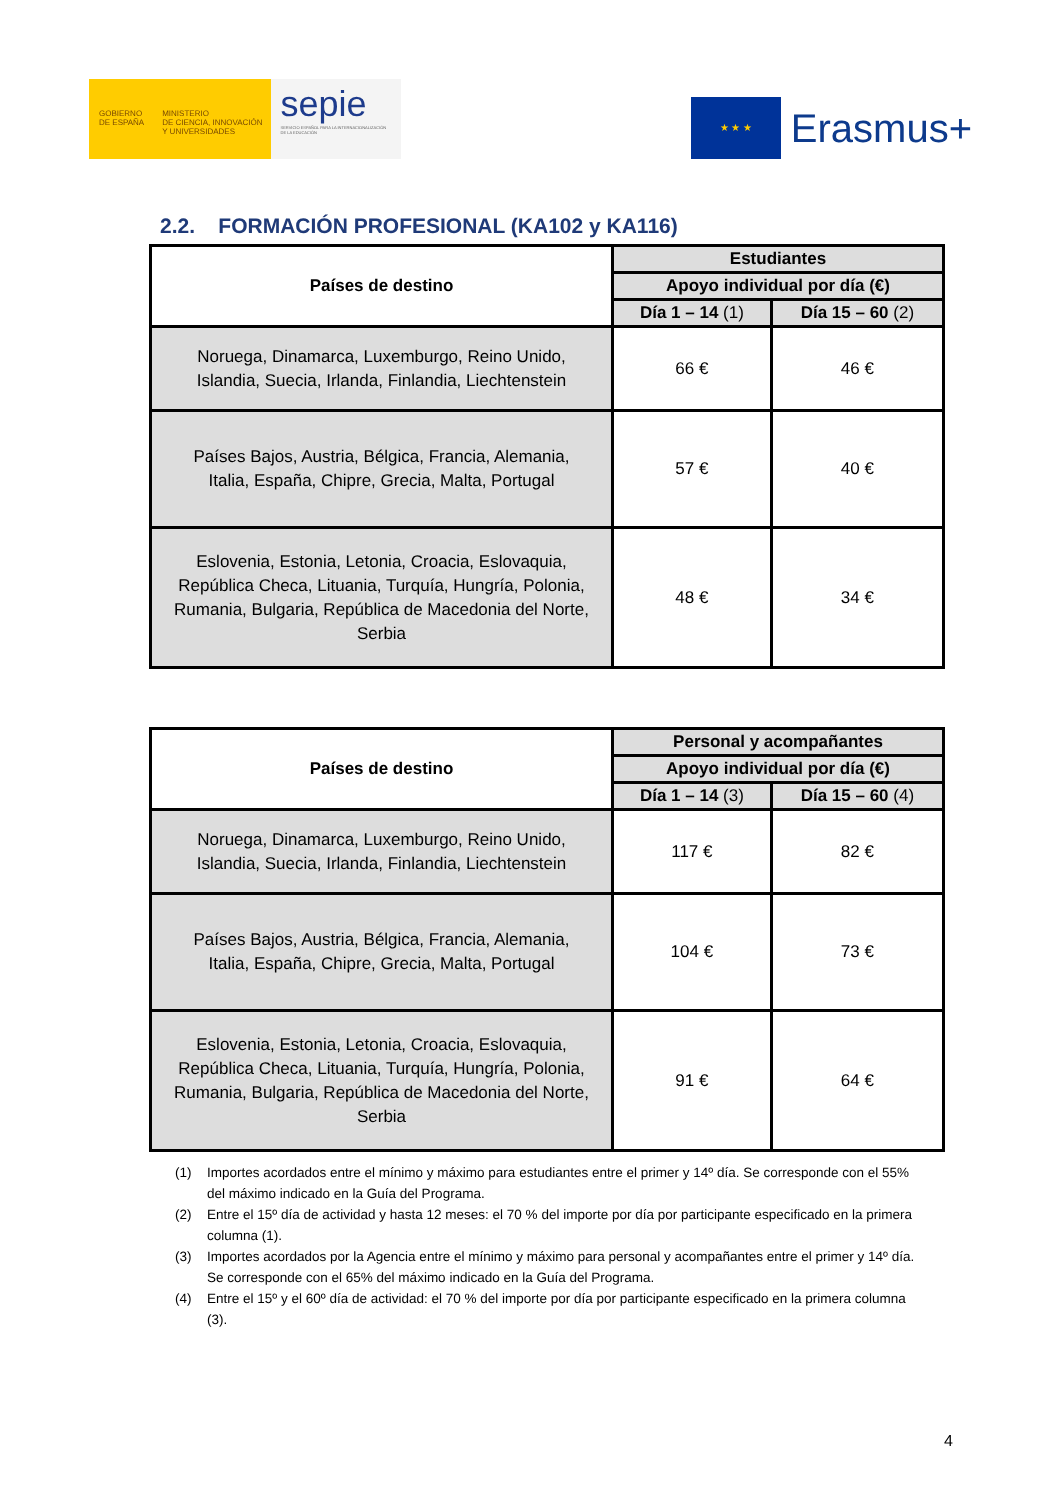GOBIERNO
DE ESPAÑA
MINISTERIO
DE CIENCIA, INNOVACIÓN
Y UNIVERSIDADES
sepie
SERVICIO ESPAÑOL PARA LA INTERNACIONALIZACIÓN DE LA EDUCACIÓN
★ ★ ★
Erasmus+
2.2. FORMACIÓN PROFESIONAL (KA102 y KA116)
| Países de destino | Estudiantes | |
| --- | --- | --- |
| | Apoyo individual por día (€) | |
| | Día 1 – 14 (1) | Día 15 – 60 (2) |
| Noruega, Dinamarca, Luxemburgo, Reino Unido, Islandia, Suecia, Irlanda, Finlandia, Liechtenstein | 66 € | 46 € |
| Países Bajos, Austria, Bélgica, Francia, Alemania, Italia, España, Chipre, Grecia, Malta, Portugal | 57 € | 40 € |
| Eslovenia, Estonia, Letonia, Croacia, Eslovaquia, República Checa, Lituania, Turquía, Hungría, Polonia, Rumania, Bulgaria, República de Macedonia del Norte, Serbia | 48 € | 34 € |
| Países de destino | Personal y acompañantes | |
| --- | --- | --- |
| | Apoyo individual por día (€) | |
| | Día 1 – 14 (3) | Día 15 – 60 (4) |
| Noruega, Dinamarca, Luxemburgo, Reino Unido, Islandia, Suecia, Irlanda, Finlandia, Liechtenstein | 117 € | 82 € |
| Países Bajos, Austria, Bélgica, Francia, Alemania, Italia, España, Chipre, Grecia, Malta, Portugal | 104 € | 73 € |
| Eslovenia, Estonia, Letonia, Croacia, Eslovaquia, República Checa, Lituania, Turquía, Hungría, Polonia, Rumania, Bulgaria, República de Macedonia del Norte, Serbia | 91 € | 64 € |
(1) Importes acordados entre el mínimo y máximo para estudiantes entre el primer y 14º día. Se corresponde con el 55% del máximo indicado en la Guía del Programa.
(2) Entre el 15º día de actividad y hasta 12 meses: el 70 % del importe por día por participante especificado en la primera columna (1).
(3) Importes acordados por la Agencia entre el mínimo y máximo para personal y acompañantes entre el primer y 14º día. Se corresponde con el 65% del máximo indicado en la Guía del Programa.
(4) Entre el 15º y el 60º día de actividad: el 70 % del importe por día por participante especificado en la primera columna (3).
4